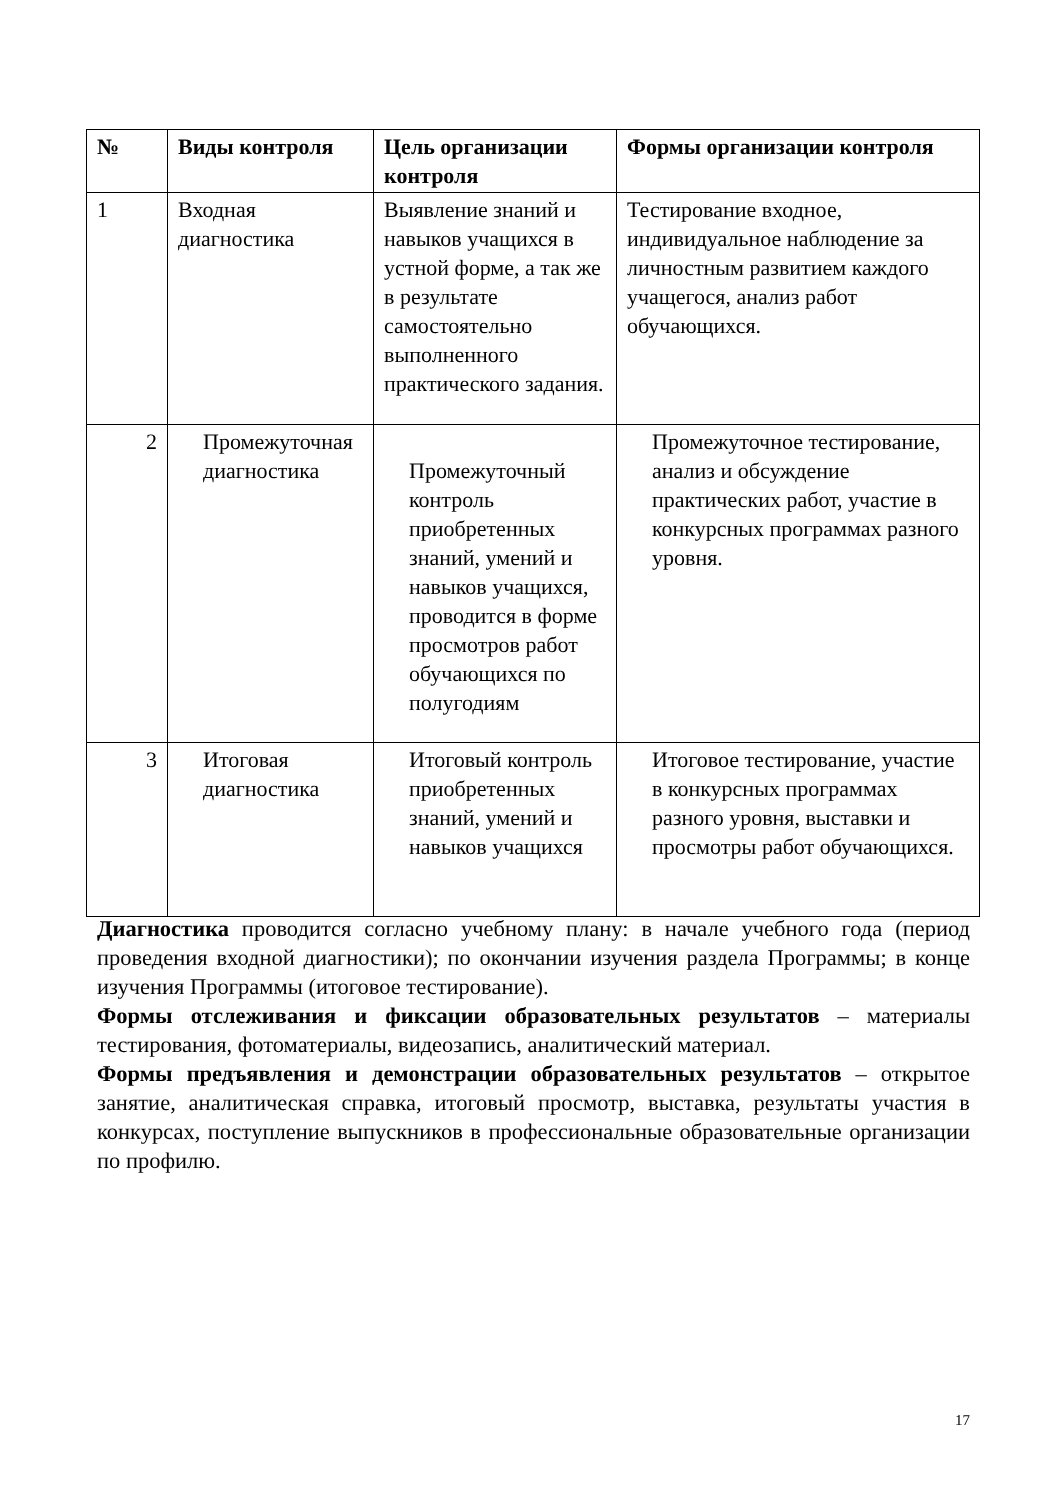| № | Виды контроля | Цель организации контроля | Формы организации контроля |
| --- | --- | --- | --- |
| 1 | Входная диагностика | Выявление знаний и навыков учащихся в устной форме, а так же в результате самостоятельно выполненного практического задания. | Тестирование входное, индивидуальное наблюдение за личностным развитием каждого учащегося, анализ работ обучающихся. |
| 2 | Промежуточная диагностика | Промежуточный контроль приобретенных знаний, умений и навыков учащихся, проводится в форме просмотров работ обучающихся по полугодиям | Промежуточное тестирование, анализ и обсуждение практических работ, участие в конкурсных программах разного уровня. |
| 3 | Итоговая диагностика | Итоговый контроль приобретенных знаний, умений и навыков учащихся | Итоговое тестирование, участие в конкурсных программах разного уровня, выставки и просмотры работ обучающихся. |
Диагностика проводится согласно учебному плану: в начале учебного года (период проведения входной диагностики); по окончании изучения раздела Программы; в конце изучения Программы (итоговое тестирование).
Формы отслеживания и фиксации образовательных результатов – материалы тестирования, фотоматериалы, видеозапись, аналитический материал.
Формы предъявления и демонстрации образовательных результатов – открытое занятие, аналитическая справка, итоговый просмотр, выставка, результаты участия в конкурсах, поступление выпускников в профессиональные образовательные организации по профилю.
17